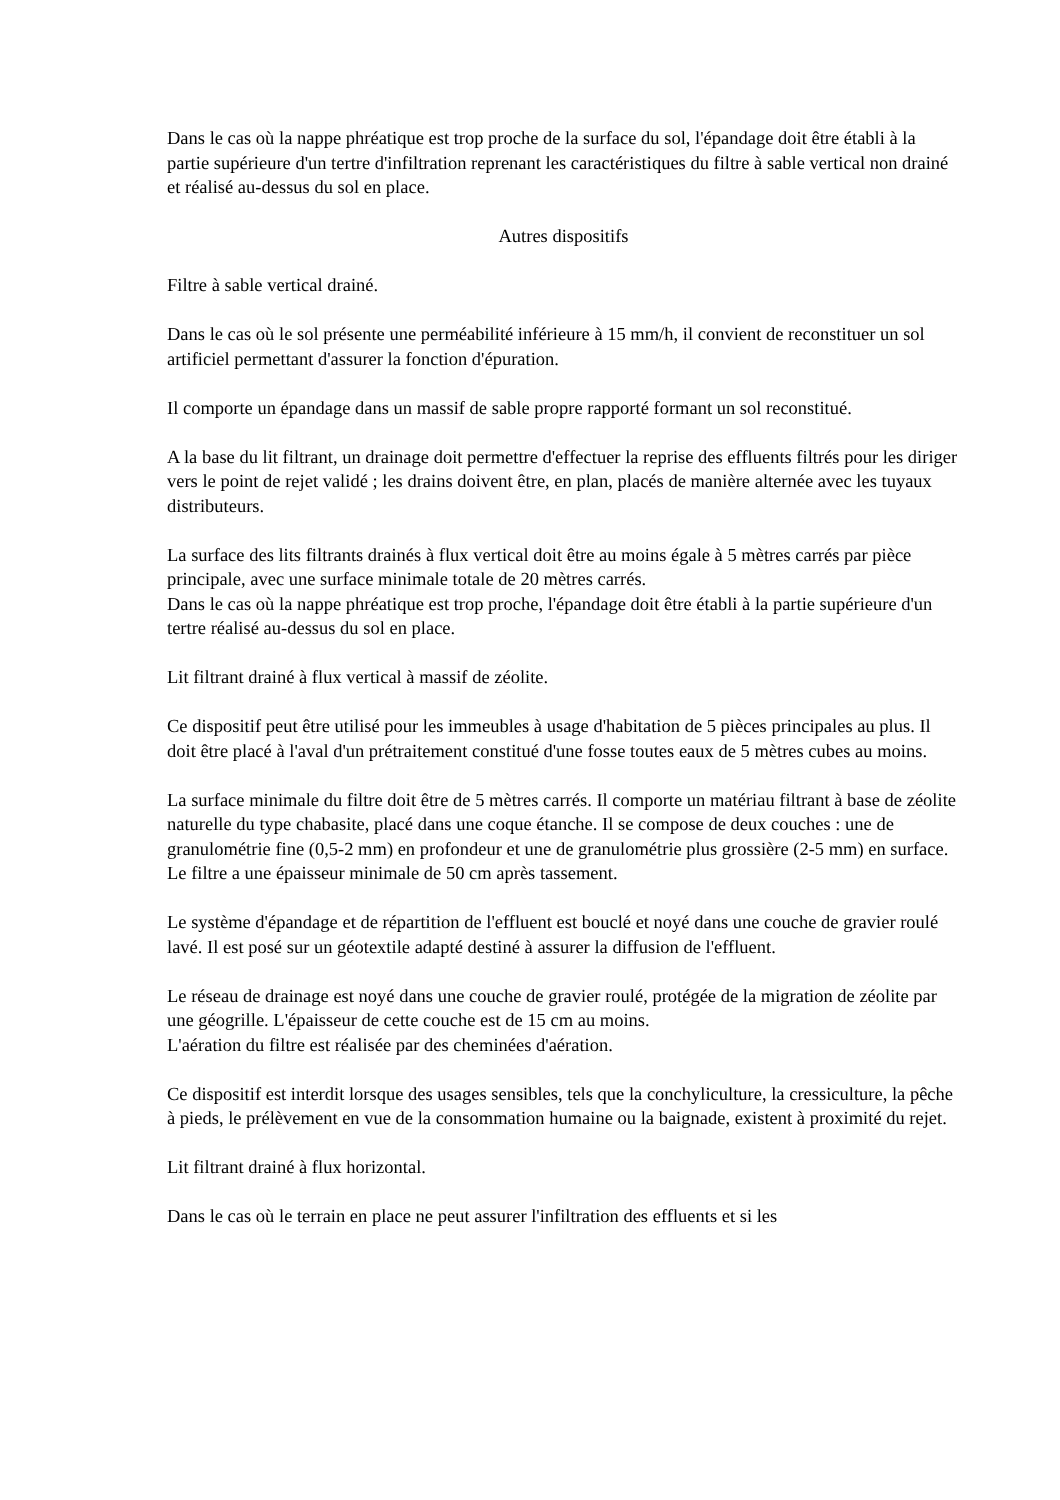Dans le cas où la nappe phréatique est trop proche de la surface du sol, l'épandage doit être établi à la partie supérieure d'un tertre d'infiltration reprenant les caractéristiques du filtre à sable vertical non drainé et réalisé au-dessus du sol en place.
Autres dispositifs
Filtre à sable vertical drainé.
Dans le cas où le sol présente une perméabilité inférieure à 15 mm/h, il convient de reconstituer un sol artificiel permettant d'assurer la fonction d'épuration.
Il comporte un épandage dans un massif de sable propre rapporté formant un sol reconstitué.
A la base du lit filtrant, un drainage doit permettre d'effectuer la reprise des effluents filtrés pour les diriger vers le point de rejet validé ; les drains doivent être, en plan, placés de manière alternée avec les tuyaux distributeurs.
La surface des lits filtrants drainés à flux vertical doit être au moins égale à 5 mètres carrés par pièce principale, avec une surface minimale totale de 20 mètres carrés.
Dans le cas où la nappe phréatique est trop proche, l'épandage doit être établi à la partie supérieure d'un tertre réalisé au-dessus du sol en place.
Lit filtrant drainé à flux vertical à massif de zéolite.
Ce dispositif peut être utilisé pour les immeubles à usage d'habitation de 5 pièces principales au plus. Il doit être placé à l'aval d'un prétraitement constitué d'une fosse toutes eaux de 5 mètres cubes au moins.
La surface minimale du filtre doit être de 5 mètres carrés. Il comporte un matériau filtrant à base de zéolite naturelle du type chabasite, placé dans une coque étanche. Il se compose de deux couches : une de granulométrie fine (0,5-2 mm) en profondeur et une de granulométrie plus grossière (2-5 mm) en surface. Le filtre a une épaisseur minimale de 50 cm après tassement.
Le système d'épandage et de répartition de l'effluent est bouclé et noyé dans une couche de gravier roulé lavé. Il est posé sur un géotextile adapté destiné à assurer la diffusion de l'effluent.
Le réseau de drainage est noyé dans une couche de gravier roulé, protégée de la migration de zéolite par une géogrille. L'épaisseur de cette couche est de 15 cm au moins.
L'aération du filtre est réalisée par des cheminées d'aération.
Ce dispositif est interdit lorsque des usages sensibles, tels que la conchyliculture, la cressiculture, la pêche à pieds, le prélèvement en vue de la consommation humaine ou la baignade, existent à proximité du rejet.
Lit filtrant drainé à flux horizontal.
Dans le cas où le terrain en place ne peut assurer l'infiltration des effluents et si les